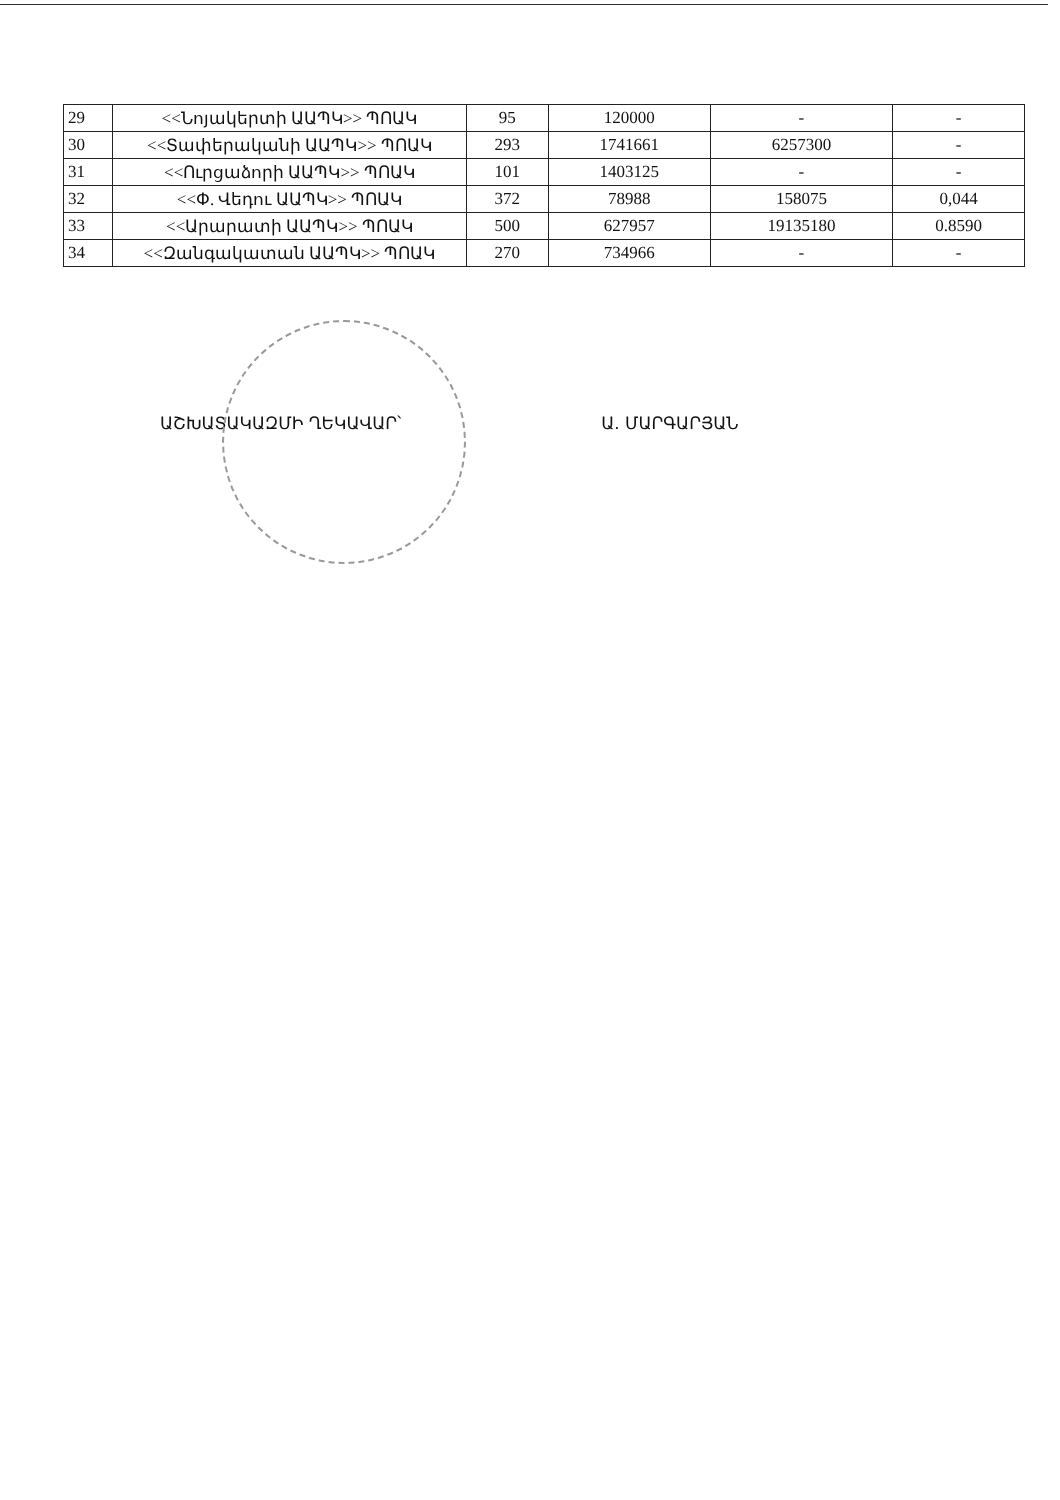| 29 | <<Նոյակերտի ԱԱՊԿ>> ՊՈԱԿ | 95 | 120000 | - | - |
| 30 | <<Տափերականի ԱԱՊԿ>> ՊՈԱԿ | 293 | 1741661 | 6257300 | - |
| 31 | <<Ուրցաձորի ԱԱՊԿ>> ՊՈԱԿ | 101 | 1403125 | - | - |
| 32 | <<Փ. Վեդու ԱԱՊԿ>> ՊՈԱԿ | 372 | 78988 | 158075 | 0,044 |
| 33 | <<Արարատի ԱԱՊԿ>> ՊՈԱԿ | 500 | 627957 | 19135180 | 0.8590 |
| 34 | <<Զանգակատան ԱԱՊԿ>> ՊՈԱԿ | 270 | 734966 | - | - |
ԱՇԽԱՏԱԿԱԶՄԻ ՂԵԿԱՎԱՐ՝ Ա. ՄԱՐԳԱՐՅԱՆ